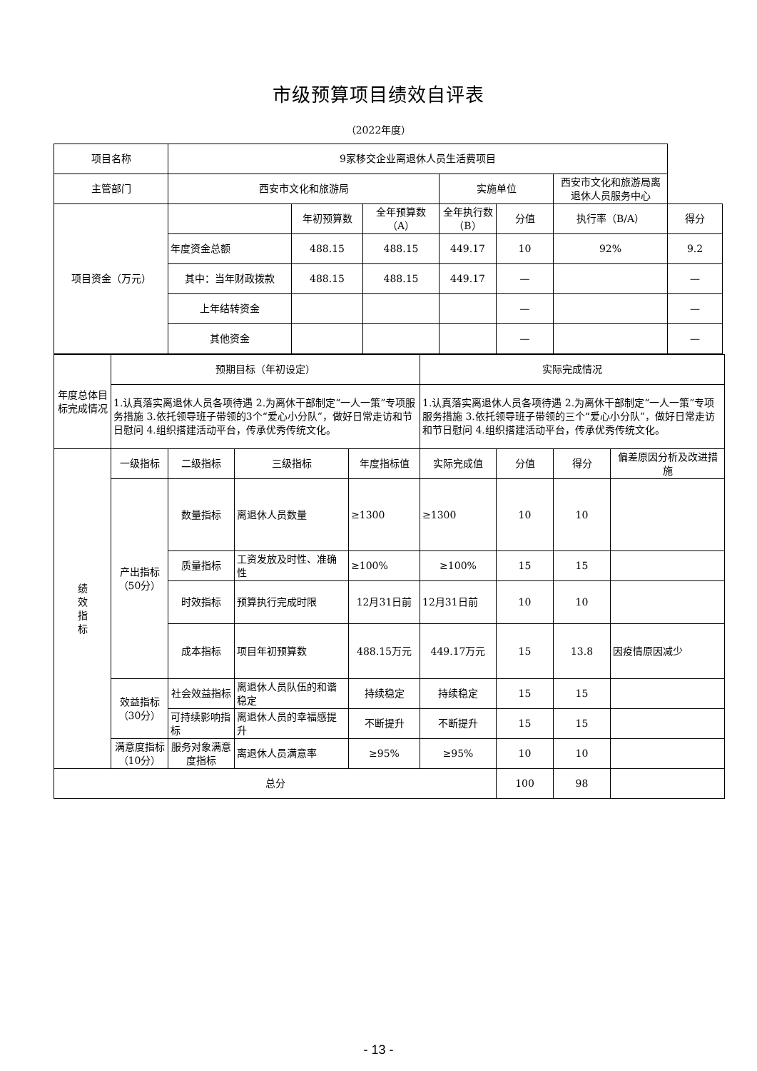市级预算项目绩效自评表
（2022年度）
| 项目名称 | 9家移交企业离退休人员生活费项目 | | | | | | |
| 主管部门 | 西安市文化和旅游局 | | | 实施单位 | | 西安市文化和旅游局离退休人员服务中心 | |
| 项目资金（万元） | | 年初预算数 | 全年预算数（A） | 全年执行数（B） | 分值 | 执行率（B/A） | 得分 |
| | 年度资金总额 | 488.15 | 488.15 | 449.17 | 10 | 92% | 9.2 |
| | 其中：当年财政拨款 | 488.15 | 488.15 | 449.17 | — | | — |
| | 上年结转资金 | | | | — | | — |
| | 其他资金 | | | | — | | — |
| 年度总体目标完成情况 | 预期目标（年初设定） | | | | 实际完成情况 | | | |
| | 1.认真落实离退休人员各项待遇 2.为离休干部制定“一人一策”专项服务措施 3.依托领导班子带领的3个“爱心小分队”，做好日常走访和节日慰问 4.组织搭建活动平台，传承优秀传统文化。 | | | | 1.认真落实离退休人员各项待遇 2.为离休干部制定“一人一策”专项服务措施 3.依托领导班子带领的三个“爱心小分队”，做好日常走访和节日慰问 4.组织搭建活动平台，传承优秀传统文化。 | | | |
| 绩 效 指 标 | 一级指标 | 二级指标 | 三级指标 | 年度指标值 | 实际完成值 | 分值 | 得分 | 偏差原因分析及改进措施 |
| | 产出指标（50分） | 数量指标 | 离退休人员数量 | ≥1300 | ≥1300 | 10 | 10 | |
| | | 质量指标 | 工资发放及时性、准确性 | ≥100% | ≥100% | 15 | 15 | |
| | | 时效指标 | 预算执行完成时限 | 12月31日前 | 12月31日前 | 10 | 10 | |
| | | 成本指标 | 项目年初预算数 | 488.15万元 | 449.17万元 | 15 | 13.8 | 因疫情原因减少 |
| | 效益指标（30分） | 社会效益指标 | 离退休人员队伍的和谐稳定 | 持续稳定 | 持续稳定 | 15 | 15 | |
| | | 可持续影响指标 | 离退休人员的幸福感提升 | 不断提升 | 不断提升 | 15 | 15 | |
| | 满意度指标（10分） | 服务对象满意度指标 | 离退休人员满意率 | ≥95% | ≥95% | 10 | 10 | |
| 总分 | | | | | | 100 | 98 | |
- 13 -